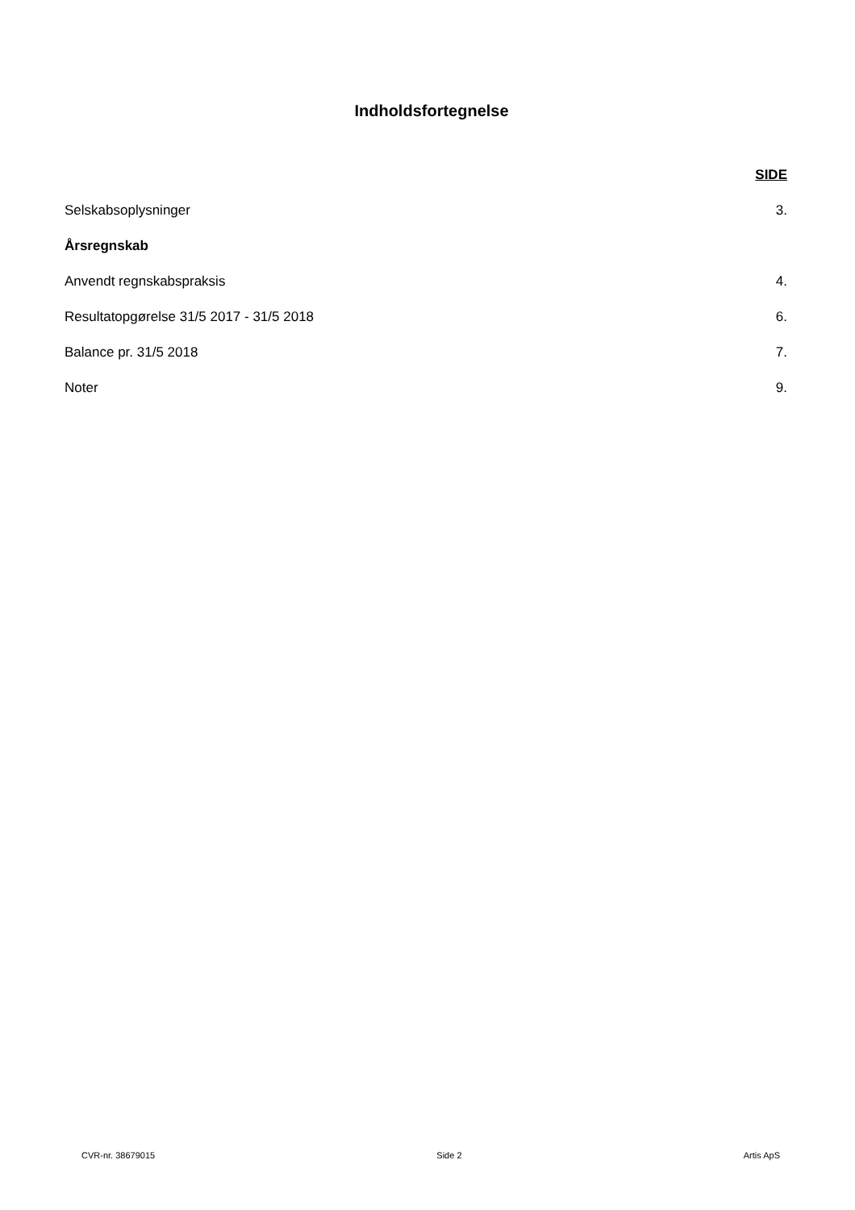Indholdsfortegnelse
| | SIDE |
| Selskabsoplysninger | 3. |
| Årsregnskab | |
| Anvendt regnskabspraksis | 4. |
| Resultatopgørelse 31/5 2017 - 31/5 2018 | 6. |
| Balance pr. 31/5 2018 | 7. |
| Noter | 9. |
CVR-nr. 38679015 Side 2 Artis ApS